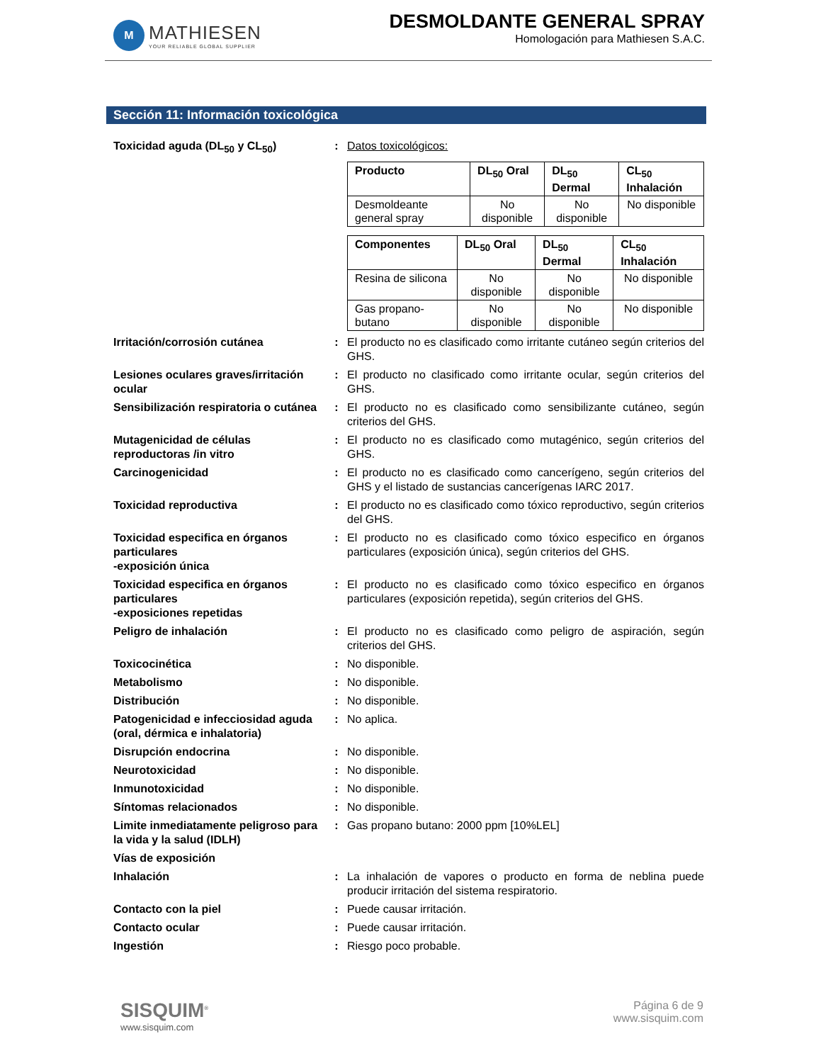M
MATHIESEN
YOUR RELIABLE GLOBAL SUPPLIER
DESMOLDANTE GENERAL SPRAY
Homologación para Mathiesen S.A.C.
Sección 11: Información toxicológica
Toxicidad aguda (DL<sub>50</sub> y CL<sub>50</sub>) : Datos toxicológicos:
| Producto | DL<sub>50</sub> Oral | DL<sub>50</sub> Dermal | CL<sub>50</sub> Inhalación |
| --- | --- | --- | --- |
| Desmoldeante general spray | No disponible | No disponible | No disponible |
| Componentes | DL<sub>50</sub> Oral | DL<sub>50</sub> Dermal | CL<sub>50</sub> Inhalación |
| --- | --- | --- | --- |
| Resina de silicona | No disponible | No disponible | No disponible |
| Gas propano-butano | No disponible | No disponible | No disponible |
Irritación/corrosión cutánea : El producto no es clasificado como irritante cutáneo según criterios del GHS.
Lesiones oculares graves/irritación ocular
: El producto no clasificado como irritante ocular, según criterios del GHS.
Sensibilización respiratoria o cutánea
: El producto no es clasificado como sensibilizante cutáneo, según criterios del GHS.
Mutagenicidad de células reproductoras /in vitro
: El producto no es clasificado como mutagénico, según criterios del GHS.
Carcinogenicidad : El producto no es clasificado como cancerígeno, según criterios del GHS y el listado de sustancias cancerígenas IARC 2017.
Toxicidad reproductiva : El producto no es clasificado como tóxico reproductivo, según criterios del GHS.
Toxicidad especifica en órganos particulares
-exposición única
: El producto no es clasificado como tóxico especifico en órganos particulares (exposición única), según criterios del GHS.
Toxicidad especifica en órganos particulares
-exposiciones repetidas
: El producto no es clasificado como tóxico especifico en órganos particulares (exposición repetida), según criterios del GHS.
Peligro de inhalación : El producto no es clasificado como peligro de aspiración, según criterios del GHS.
Toxicocinética : No disponible.
Metabolismo : No disponible.
Distribución : No disponible.
Patogenicidad e infecciosidad aguda (oral, dérmica e inhalatoria)
: No aplica.
Disrupción endocrina : No disponible.
Neurotoxicidad : No disponible.
Inmunotoxicidad : No disponible.
Síntomas relacionados : No disponible.
Limite inmediatamente peligroso para la vida y la salud (IDLH)
: Gas propano butano: 2000 ppm [10%LEL]
Vías de exposición
Inhalación : La inhalación de vapores o producto en forma de neblina puede producir irritación del sistema respiratorio.
Contacto con la piel : Puede causar irritación.
Contacto ocular : Puede causar irritación.
Ingestión : Riesgo poco probable.
SISQUIM<sup>®</sup>
www.sisquim.com
Página 6 de 9
www.sisquim.com